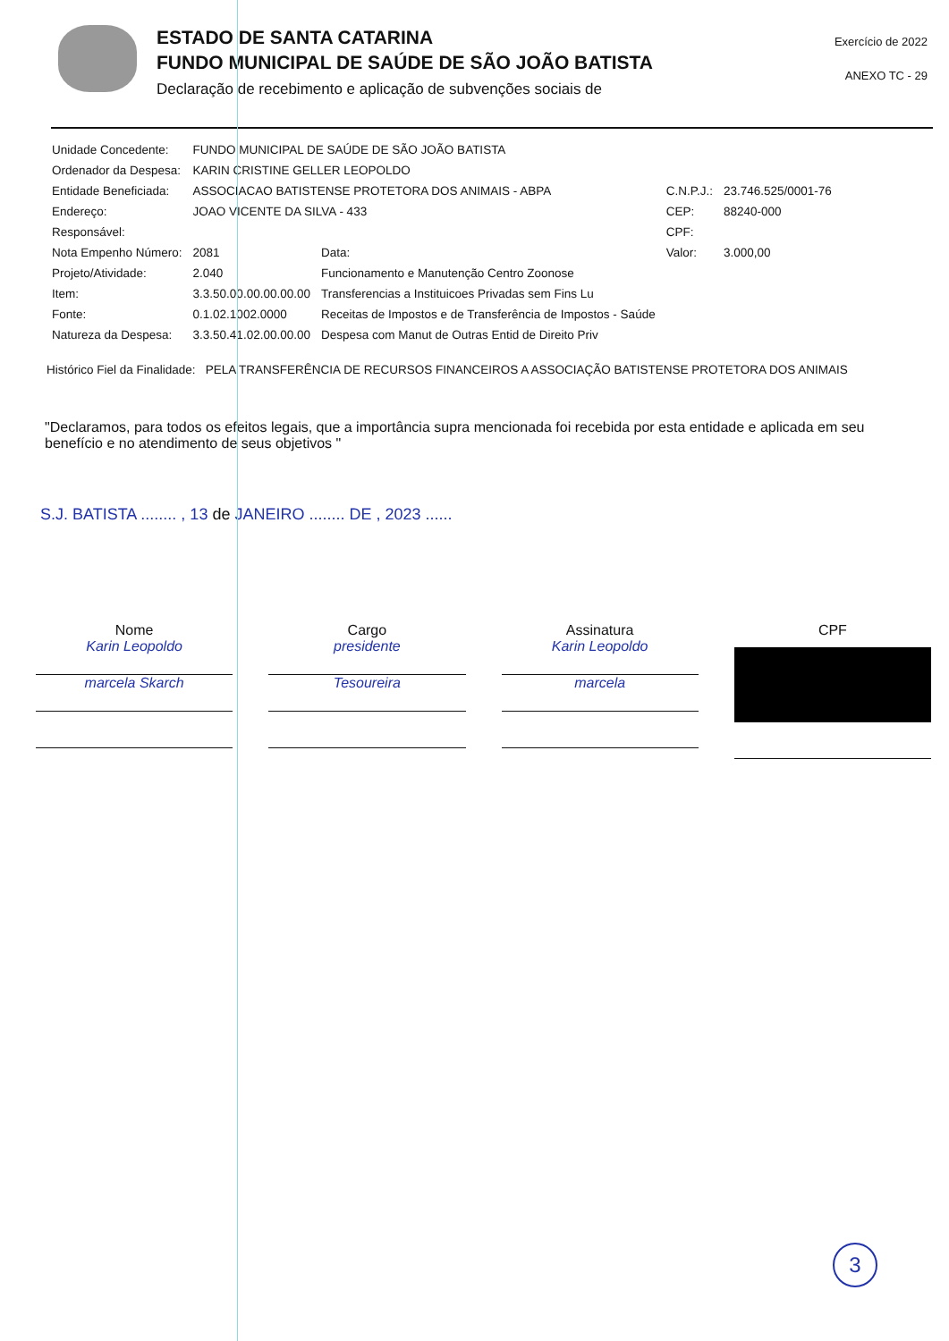ESTADO DE SANTA CATARINA
FUNDO MUNICIPAL DE SAÚDE DE SÃO JOÃO BATISTA
Declaração de recebimento e aplicação de subvenções sociais de
Exercício de 2022
ANEXO TC - 29
| Unidade Concedente: | FUNDO MUNICIPAL DE SAÚDE DE SÃO JOÃO BATISTA | | | |
| Ordenador da Despesa: | KARIN CRISTINE GELLER LEOPOLDO | | | |
| Entidade Beneficiada: | ASSOCIACAO BATISTENSE PROTETORA DOS ANIMAIS - ABPA | | C.N.P.J.: | 23.746.525/0001-76 |
| Endereço: | JOAO VICENTE DA SILVA - 433 | | CEP: | 88240-000 |
| Responsável: | | | CPF: | |
| Nota Empenho Número: | 2081 | Data: | Valor: | 3.000,00 |
| Projeto/Atividade: | 2.040 | Funcionamento e Manutenção Centro Zoonose | | |
| Item: | 3.3.50.00.00.00.00.00 | Transferencias a Instituicoes Privadas sem Fins Lu | | |
| Fonte: | 0.1.02.1002.0000 | Receitas de Impostos e de Transferência de Impostos - Saúde | | |
| Natureza da Despesa: | 3.3.50.41.02.00.00.00 | Despesa com Manut de Outras Entid de Direito Priv | | |
Histórico Fiel da Finalidade: PELA TRANSFERÊNCIA DE RECURSOS FINANCEIROS A ASSOCIAÇÃO BATISTENSE PROTETORA DOS ANIMAIS
"Declaramos, para todos os efeitos legais, que a importância supra mencionada foi recebida por esta entidade e aplicada em seu benefício e no atendimento de seus objetivos "
S.J. BATISTA ........ , 13 de JANEIRO ........ DE , 2023 ......
Nome
Karin Leopoldo
marcela Skarch
Cargo
presidente
Tesoureira
Assinatura
Karin Leopoldo
marcela
CPF
3